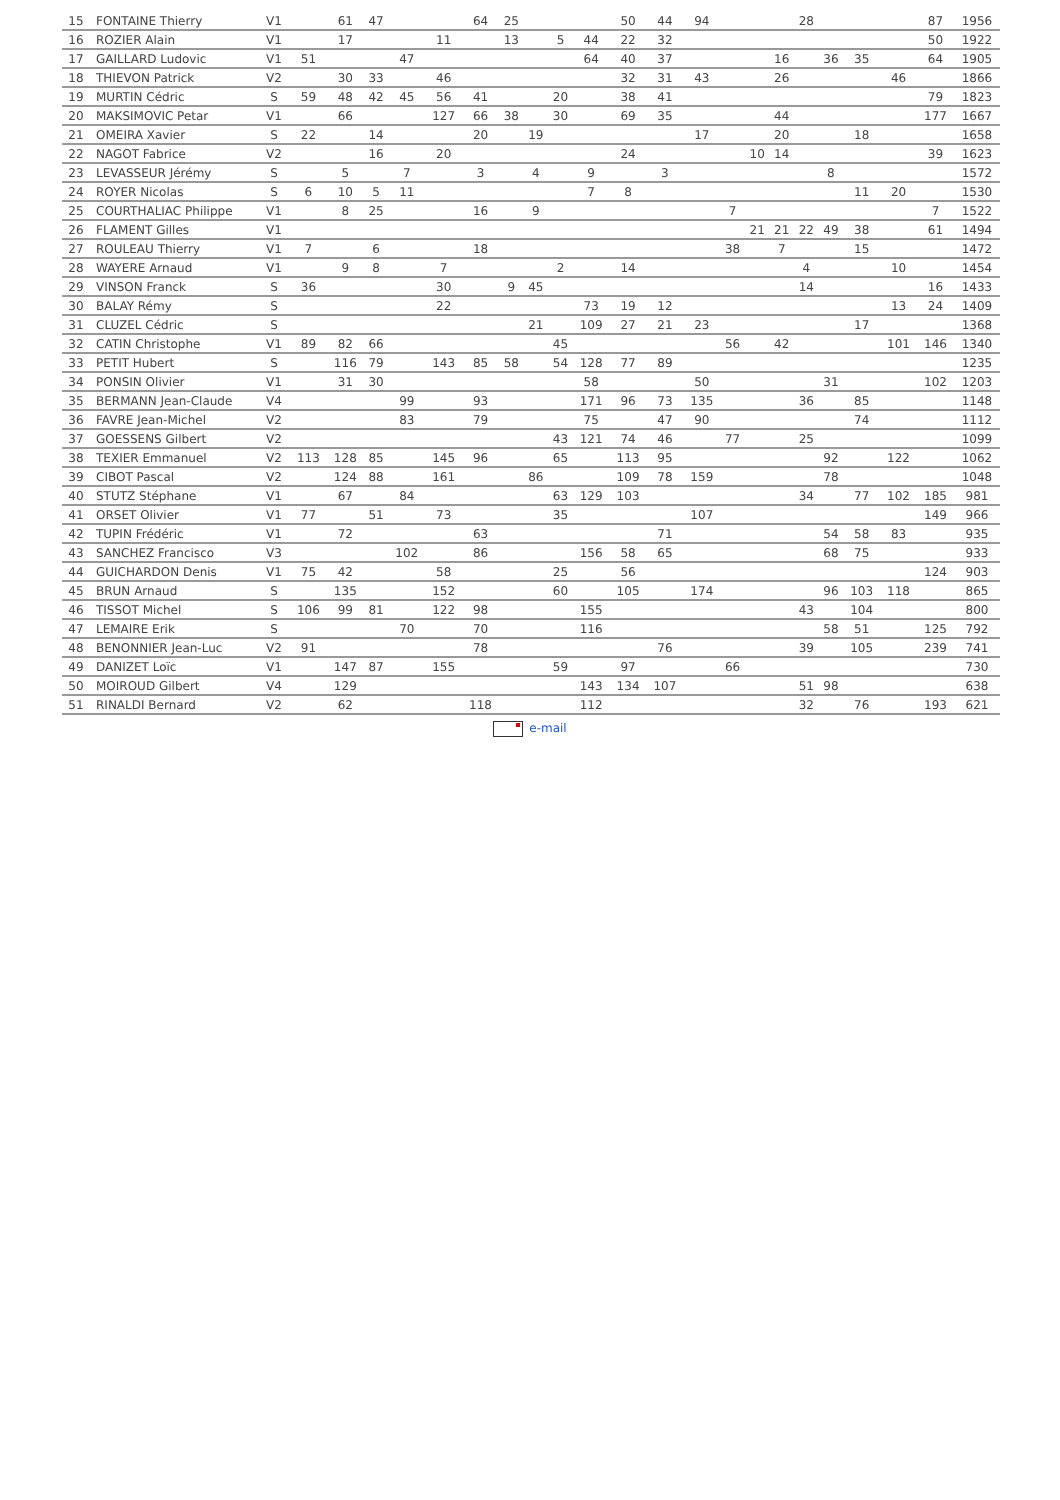| 15 | FONTAINE Thierry | V1 | | 61 | 47 | | | 64 | 25 | | | | 50 | 44 | 94 | | | | 28 | | | | 87 | 1956 |
| 16 | ROZIER Alain | V1 | | 17 | | | 11 | | 13 | | 5 | 44 | 22 | 32 | | | | | | | | | 50 | 1922 |
| 17 | GAILLARD Ludovic | V1 | 51 | | | 47 | | | | | | 64 | 40 | 37 | | | | 16 | | 36 | 35 | | 64 | 1905 |
| 18 | THIEVON Patrick | V2 | | 30 | 33 | | 46 | | | | | | 32 | 31 | 43 | | | 26 | | | | 46 | | 1866 |
| 19 | MURTIN Cédric | S | 59 | 48 | 42 | 45 | 56 | 41 | | | 20 | | 38 | 41 | | | | | | | | | 79 | 1823 |
| 20 | MAKSIMOVIC Petar | V1 | | 66 | | | 127 | 66 | 38 | | 30 | | 69 | 35 | | | | 44 | | | | | 177 | 1667 |
| 21 | OMEIRA Xavier | S | 22 | | 14 | | | 20 | | 19 | | | | | 17 | | | 20 | | | 18 | | | 1658 |
| 22 | NAGOT Fabrice | V2 | | | 16 | | 20 | | | | | | 24 | | | | 10 | 14 | | | | | 39 | 1623 |
| 23 | LEVASSEUR Jérémy | S | | 5 | | 7 | | 3 | | 4 | | 9 | | 3 | | | | | | 8 | | | | 1572 |
| 24 | ROYER Nicolas | S | 6 | 10 | 5 | 11 | | | | | | 7 | 8 | | | | | | | | 11 | 20 | | 1530 |
| 25 | COURTHALIAC Philippe | V1 | | 8 | 25 | | | 16 | | 9 | | | | | | 7 | | | | | | | 7 | 1522 |
| 26 | FLAMENT Gilles | V1 | | | | | | | | | | | | | | | 21 | 21 | 22 | 49 | 38 | | 61 | 1494 |
| 27 | ROULEAU Thierry | V1 | 7 | | 6 | | | 18 | | | | | | | | 38 | | 7 | | | 15 | | | 1472 |
| 28 | WAYERE Arnaud | V1 | | 9 | 8 | | 7 | | | | 2 | | 14 | | | | | | 4 | | | 10 | | 1454 |
| 29 | VINSON Franck | S | 36 | | | | 30 | | 9 | 45 | | | | | | | | | 14 | | | | 16 | 1433 |
| 30 | BALAY Rémy | S | | | | | 22 | | | | | 73 | 19 | 12 | | | | | | | | 13 | 24 | 1409 |
| 31 | CLUZEL Cédric | S | | | | | | | | 21 | | 109 | 27 | 21 | 23 | | | | | | 17 | | | 1368 |
| 32 | CATIN Christophe | V1 | 89 | 82 | 66 | | | | | | 45 | | | | | 56 | | 42 | | | | 101 | 146 | 1340 |
| 33 | PETIT Hubert | S | | 116 | 79 | | 143 | 85 | 58 | | 54 | 128 | 77 | 89 | | | | | | | | | | 1235 |
| 34 | PONSIN Olivier | V1 | | 31 | 30 | | | | | | | 58 | | | 50 | | | | | 31 | | | 102 | 1203 |
| 35 | BERMANN Jean-Claude | V4 | | | | 99 | | 93 | | | | 171 | 96 | 73 | 135 | | | | 36 | | 85 | | | 1148 |
| 36 | FAVRE Jean-Michel | V2 | | | | 83 | | 79 | | | | 75 | | 47 | 90 | | | | | | 74 | | | 1112 |
| 37 | GOESSENS Gilbert | V2 | | | | | | | | | 43 | 121 | 74 | 46 | | 77 | | | 25 | | | | | 1099 |
| 38 | TEXIER Emmanuel | V2 | 113 | 128 | 85 | | 145 | 96 | | | 65 | | 113 | 95 | | | | | | 92 | | 122 | | 1062 |
| 39 | CIBOT Pascal | V2 | | 124 | 88 | | 161 | | | 86 | | | 109 | 78 | 159 | | | | | 78 | | | | 1048 |
| 40 | STUTZ Stéphane | V1 | | 67 | | 84 | | | | | 63 | 129 | 103 | | | | | | 34 | | 77 | 102 | 185 | 981 |
| 41 | ORSET Olivier | V1 | 77 | | 51 | | 73 | | | | 35 | | | | 107 | | | | | | | | 149 | 966 |
| 42 | TUPIN Frédéric | V1 | | 72 | | | | 63 | | | | | | 71 | | | | | | 54 | 58 | 83 | | 935 |
| 43 | SANCHEZ Francisco | V3 | | | | 102 | | 86 | | | | 156 | 58 | 65 | | | | | | 68 | 75 | | | 933 |
| 44 | GUICHARDON Denis | V1 | 75 | 42 | | | 58 | | | | 25 | | 56 | | | | | | | | | | 124 | 903 |
| 45 | BRUN Arnaud | S | | 135 | | | 152 | | | | 60 | | 105 | | 174 | | | | | 96 | 103 | 118 | | 865 |
| 46 | TISSOT Michel | S | 106 | 99 | 81 | | 122 | 98 | | | | 155 | | | | | | | 43 | | 104 | | | 800 |
| 47 | LEMAIRE Erik | S | | | | 70 | | 70 | | | | 116 | | | | | | | | 58 | 51 | | 125 | 792 |
| 48 | BENONNIER Jean-Luc | V2 | 91 | | | | | 78 | | | | | | 76 | | | | | 39 | | 105 | | 239 | 741 |
| 49 | DANIZET Loïc | V1 | | 147 | 87 | | 155 | | | | 59 | | 97 | | | 66 | | | | | | | | 730 |
| 50 | MOIROUD Gilbert | V4 | | 129 | | | | | | | | 143 | 134 | 107 | | | | | 51 | 98 | | | | 638 |
| 51 | RINALDI Bernard | V2 | | 62 | | | | 118 | | | | 112 | | | | | | | 32 | | 76 | | 193 | 621 |
e-mail